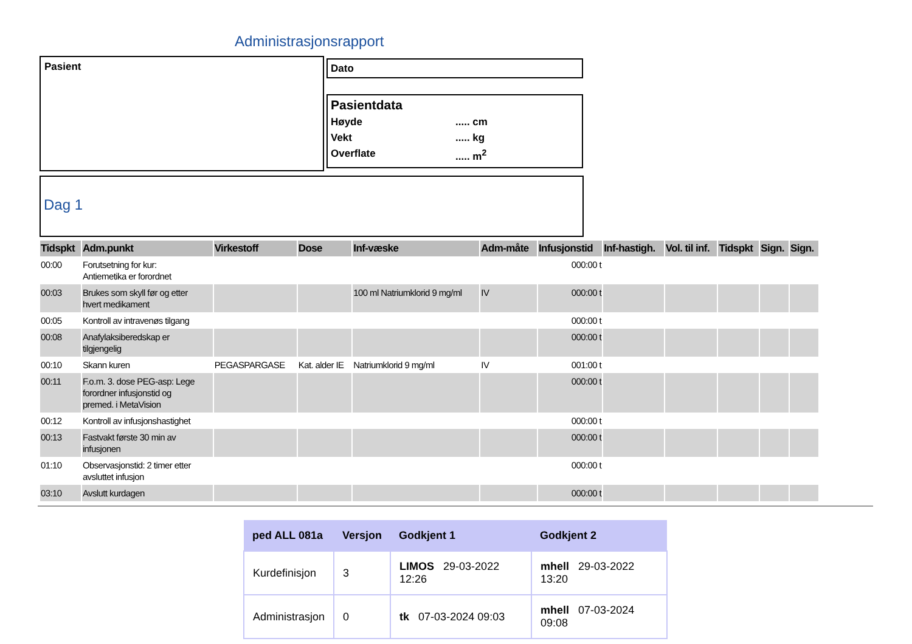Administrasjonsrapport
Pasient Dato
Pasientdata
Høyde..... cm Vekt..... kg Overflate..... m<sup>2</sup>
Dag 1
| Tidspkt | Adm.punkt | Virkestoff | Dose | Inf-væske | Adm-måte | Infusjonstid | Inf-hastigh. | Vol. til inf. | Tidspkt | Sign. | Sign. |
| --- | --- | --- | --- | --- | --- | --- | --- | --- | --- | --- | --- |
| 00:00 | Forutsetning for kur: Antiemetika er forordnet | | | | | 000:00 t | | | | | |
| 00:03 | Brukes som skyll før og etter hvert medikament | | | 100 ml Natriumklorid 9 mg/ml | IV | 000:00 t | | | | | |
| 00:05 | Kontroll av intravenøs tilgang | | | | | 000:00 t | | | | | |
| 00:08 | Anafylaksiberedskap er tilgjengelig | | | | | 000:00 t | | | | | |
| 00:10 | Skann kuren | PEGASPARGASE | Kat. alder IE | Natriumklorid 9 mg/ml | IV | 001:00 t | | | | | |
| 00:11 | F.o.m. 3. dose PEG-asp: Lege forordner infusjonstid og premed. i MetaVision | | | | | 000:00 t | | | | | |
| 00:12 | Kontroll av infusjonshastighet | | | | | 000:00 t | | | | | |
| 00:13 | Fastvakt første 30 min av infusjonen | | | | | 000:00 t | | | | | |
| 01:10 | Observasjonstid: 2 timer etter avsluttet infusjon | | | | | 000:00 t | | | | | |
| 03:10 | Avslutt kurdagen | | | | | 000:00 t | | | | | |
| ped ALL 081a | Versjon | Godkjent 1 | Godkjent 2 |
| --- | --- | --- | --- |
| Kurdefinisjon | 3 | LIMOS 29-03-2022 12:26 | mhell 29-03-2022 13:20 |
| Administrasjon | 0 | tk 07-03-2024 09:03 | mhell 07-03-2024 09:08 |